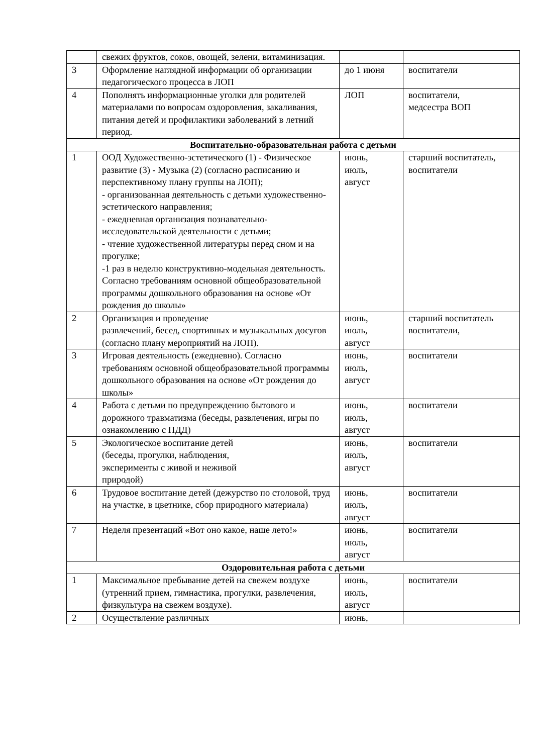| | свежих фруктов, соков, овощей, зелени, витаминизация. | | |
| 3 | Оформление наглядной информации об организации педагогического процесса в ЛОП | до 1 июня | воспитатели |
| 4 | Пополнять информационные уголки для родителей материалами по вопросам оздоровления, закаливания, питания детей и профилактики заболеваний в летний период. | ЛОП | воспитатели, медсестра ВОП |
| Воспитательно-образовательная работа с детьми | | | |
| 1 | ООД Художественно-эстетического (1) - Физическое развитие (3) - Музыка (2) (согласно расписанию и перспективному плану группы на ЛОП); - организованная деятельность с детьми художественно-эстетического направления; - ежедневная организация познавательно-исследовательской деятельности с детьми; - чтение художественной литературы перед сном и на прогулке; -1 раз в неделю конструктивно-модельная деятельность. Согласно требованиям основной общеобразовательной программы дошкольного образования на основе «От рождения до школы» | июнь, июль, август | старший воспитатель, воспитатели |
| 2 | Организация и проведение развлечений, бесед, спортивных и музыкальных досугов (согласно плану мероприятий на ЛОП). | июнь, июль, август | старший воспитатель воспитатели, |
| 3 | Игровая деятельность (ежедневно). Согласно требованиям основной общеобразовательной программы дошкольного образования на основе «От рождения до школы» | июнь, июль, август | воспитатели |
| 4 | Работа с детьми по предупреждению бытового и дорожного травматизма (беседы, развлечения, игры по ознакомлению с ПДД) | июнь, июль, август | воспитатели |
| 5 | Экологическое воспитание детей (беседы, прогулки, наблюдения, эксперименты с живой и неживой природой) | июнь, июль, август | воспитатели |
| 6 | Трудовое воспитание детей (дежурство по столовой, труд на участке, в цветнике, сбор природного материала) | июнь, июль, август | воспитатели |
| 7 | Неделя презентаций «Вот оно какое, наше лето!» | июнь, июль, август | воспитатели |
| Оздоровительная работа с детьми | | | |
| 1 | Максимальное пребывание детей на свежем воздухе (утренний прием, гимнастика, прогулки, развлечения, физкультура на свежем воздухе). | июнь, июль, август | воспитатели |
| 2 | Осуществление различных | июнь, | |